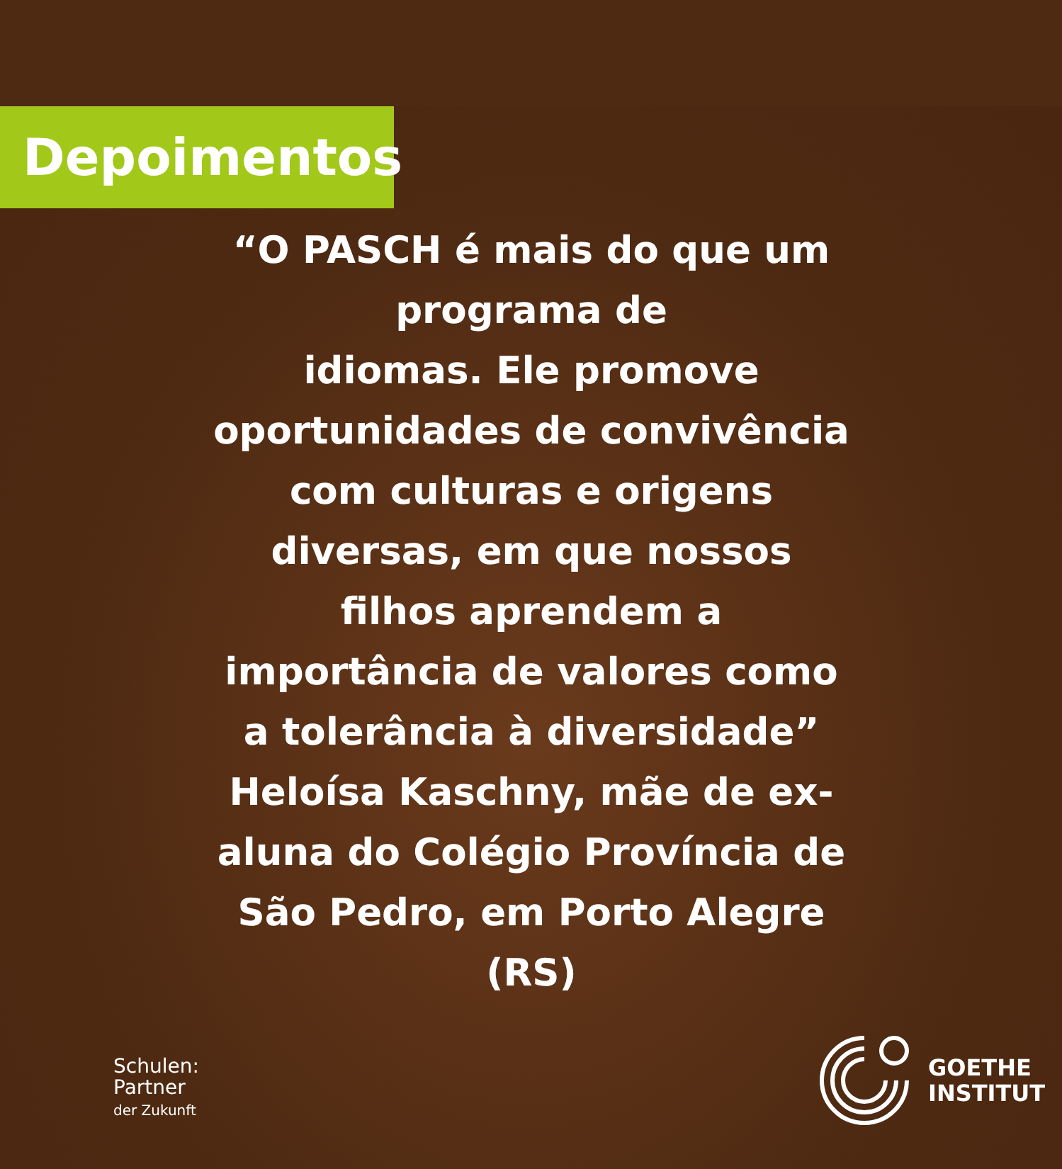Depoimentos
“O PASCH é mais do que um programa de
idiomas. Ele promove oportunidades de convivência com culturas e origens diversas, em que nossos filhos aprendem a importância de valores como a tolerância à diversidade”
Heloísa Kaschny, mãe de ex-aluna do Colégio Província de São Pedro, em Porto Alegre (RS)
Schulen:
Partner
der Zukunft
GOETHE
INSTITUT